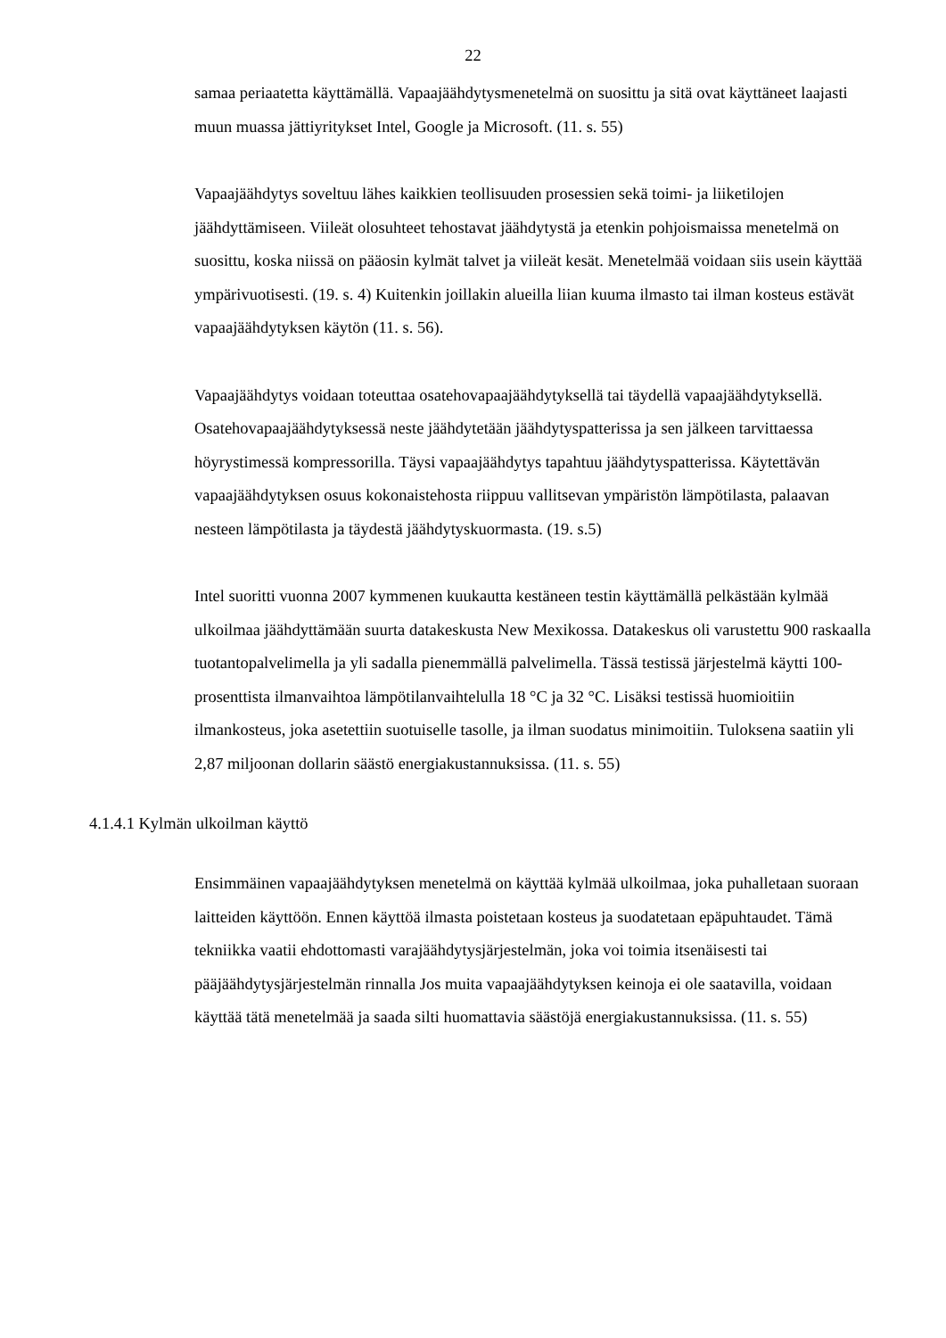22
samaa periaatetta käyttämällä. Vapaajäähdytysmenetelmä on suosittu ja sitä ovat käyttäneet laajasti muun muassa jättiyritykset Intel, Google ja Microsoft. (11. s. 55)
Vapaajäähdytys soveltuu lähes kaikkien teollisuuden prosessien sekä toimi- ja liiketilojen jäähdyttämiseen. Viileät olosuhteet tehostavat jäähdytystä ja etenkin pohjoismaissa menetelmä on suosittu, koska niissä on pääosin kylmät talvet ja viileät kesät. Menetelmää voidaan siis usein käyttää ympärivuotisesti. (19. s. 4) Kuitenkin joillakin alueilla liian kuuma ilmasto tai ilman kosteus estävät vapaajäähdytyksen käytön (11. s. 56).
Vapaajäähdytys voidaan toteuttaa osatehovapaajäähdytyksellä tai täydellä vapaajäähdytyksellä. Osatehovapaajäähdytyksessä neste jäähdytetään jäähdytyspatterissa ja sen jälkeen tarvittaessa höyrystimessä kompressorilla. Täysi vapaajäähdytys tapahtuu jäähdytyspatterissa. Käytettävän vapaajäähdytyksen osuus kokonaistehosta riippuu vallitsevan ympäristön lämpötilasta, palaavan nesteen lämpötilasta ja täydestä jäähdytyskuormasta. (19. s.5)
Intel suoritti vuonna 2007 kymmenen kuukautta kestäneen testin käyttämällä pelkästään kylmää ulkoilmaa jäähdyttämään suurta datakeskusta New Mexikossa. Datakeskus oli varustettu 900 raskaalla tuotantopalvelimella ja yli sadalla pienemmällä palvelimella. Tässä testissä järjestelmä käytti 100-prosenttista ilmanvaihtoa lämpötilanvaihtelulla 18 °C ja 32 °C. Lisäksi testissä huomioitiin ilmankosteus, joka asetettiin suotuiselle tasolle, ja ilman suodatus minimoitiin. Tuloksena saatiin yli 2,87 miljoonan dollarin säästö energiakustannuksissa. (11. s. 55)
4.1.4.1 Kylmän ulkoilman käyttö
Ensimmäinen vapaajäähdytyksen menetelmä on käyttää kylmää ulkoilmaa, joka puhalletaan suoraan laitteiden käyttöön. Ennen käyttöä ilmasta poistetaan kosteus ja suodatetaan epäpuhtaudet. Tämä tekniikka vaatii ehdottomasti varajäähdytysjärjestelmän, joka voi toimia itsenäisesti tai pääjäähdytysjärjestelmän rinnalla Jos muita vapaajäähdytyksen keinoja ei ole saatavilla, voidaan käyttää tätä menetelmää ja saada silti huomattavia säästöjä energiakustannuksissa. (11. s. 55)